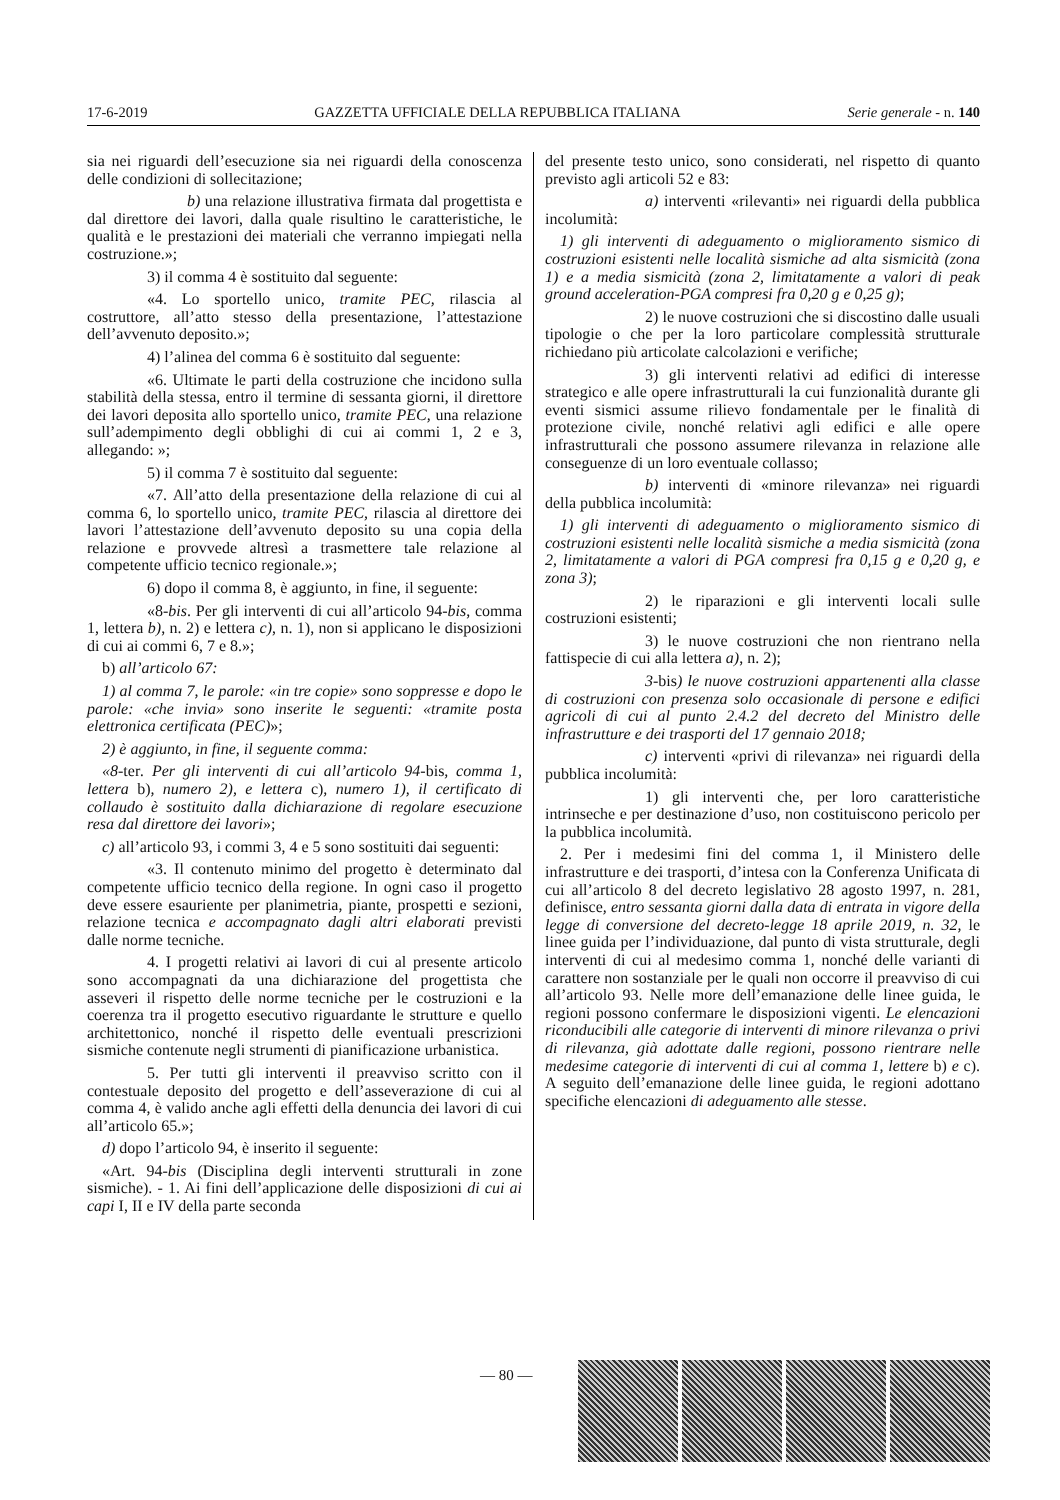17-6-2019 GAZZETTA UFFICIALE DELLA REPUBBLICA ITALIANA Serie generale - n. 140
sia nei riguardi dell’esecuzione sia nei riguardi della conoscenza delle condizioni di sollecitazione;
b) una relazione illustrativa firmata dal progettista e dal direttore dei lavori, dalla quale risultino le caratteristiche, le qualità e le prestazioni dei materiali che verranno impiegati nella costruzione.»;
3) il comma 4 è sostituito dal seguente:
«4. Lo sportello unico, tramite PEC, rilascia al costruttore, all’atto stesso della presentazione, l’attestazione dell’avvenuto deposito.»;
4) l’alinea del comma 6 è sostituito dal seguente:
«6. Ultimate le parti della costruzione che incidono sulla stabilità della stessa, entro il termine di sessanta giorni, il direttore dei lavori deposita allo sportello unico, tramite PEC, una relazione sull’adempimento degli obblighi di cui ai commi 1, 2 e 3, allegando: »;
5) il comma 7 è sostituito dal seguente:
«7. All’atto della presentazione della relazione di cui al comma 6, lo sportello unico, tramite PEC, rilascia al direttore dei lavori l’attestazione dell’avvenuto deposito su una copia della relazione e provvede altresì a trasmettere tale relazione al competente ufficio tecnico regionale.»;
6) dopo il comma 8, è aggiunto, in fine, il seguente:
«8-bis. Per gli interventi di cui all’articolo 94-bis, comma 1, lettera b), n. 2) e lettera c), n. 1), non si applicano le disposizioni di cui ai commi 6, 7 e 8.»;
b) all’articolo 67:
1) al comma 7, le parole: «in tre copie» sono soppresse e dopo le parole: «che invia» sono inserite le seguenti: «tramite posta elettronica certificata (PEC)»;
2) è aggiunto, in fine, il seguente comma:
«8-ter. Per gli interventi di cui all’articolo 94-bis, comma 1, lettera b), numero 2), e lettera c), numero 1), il certificato di collaudo è sostituito dalla dichiarazione di regolare esecuzione resa dal direttore dei lavori»;
c) all’articolo 93, i commi 3, 4 e 5 sono sostituiti dai seguenti:
«3. Il contenuto minimo del progetto è determinato dal competente ufficio tecnico della regione. In ogni caso il progetto deve essere esauriente per planimetria, piante, prospetti e sezioni, relazione tecnica e accompagnato dagli altri elaborati previsti dalle norme tecniche.
4. I progetti relativi ai lavori di cui al presente articolo sono accompagnati da una dichiarazione del progettista che asseveri il rispetto delle norme tecniche per le costruzioni e la coerenza tra il progetto esecutivo riguardante le strutture e quello architettonico, nonché il rispetto delle eventuali prescrizioni sismiche contenute negli strumenti di pianificazione urbanistica.
5. Per tutti gli interventi il preavviso scritto con il contestuale deposito del progetto e dell’asseverazione di cui al comma 4, è valido anche agli effetti della denuncia dei lavori di cui all’articolo 65.»;
d) dopo l’articolo 94, è inserito il seguente:
«Art. 94-bis (Disciplina degli interventi strutturali in zone sismiche). - 1. Ai fini dell’applicazione delle disposizioni di cui ai capi I, II e IV della parte seconda
del presente testo unico, sono considerati, nel rispetto di quanto previsto agli articoli 52 e 83:
a) interventi «rilevanti» nei riguardi della pubblica incolumità:
1) gli interventi di adeguamento o miglioramento sismico di costruzioni esistenti nelle località sismiche ad alta sismicità (zona 1) e a media sismicità (zona 2, limitatamente a valori di peak ground acceleration-PGA compresi fra 0,20 g e 0,25 g);
2) le nuove costruzioni che si discostino dalle usuali tipologie o che per la loro particolare complessità strutturale richiedano più articolate calcolazioni e verifiche;
3) gli interventi relativi ad edifici di interesse strategico e alle opere infrastrutturali la cui funzionalità durante gli eventi sismici assume rilievo fondamentale per le finalità di protezione civile, nonché relativi agli edifici e alle opere infrastrutturali che possono assumere rilevanza in relazione alle conseguenze di un loro eventuale collasso;
b) interventi di «minore rilevanza» nei riguardi della pubblica incolumità:
1) gli interventi di adeguamento o miglioramento sismico di costruzioni esistenti nelle località sismiche a media sismicità (zona 2, limitatamente a valori di PGA compresi fra 0,15 g e 0,20 g, e zona 3);
2) le riparazioni e gli interventi locali sulle costruzioni esistenti;
3) le nuove costruzioni che non rientrano nella fattispecie di cui alla lettera a), n. 2);
3-bis) le nuove costruzioni appartenenti alla classe di costruzioni con presenza solo occasionale di persone e edifici agricoli di cui al punto 2.4.2 del decreto del Ministro delle infrastrutture e dei trasporti del 17 gennaio 2018;
c) interventi «privi di rilevanza» nei riguardi della pubblica incolumità:
1) gli interventi che, per loro caratteristiche intrinseche e per destinazione d’uso, non costituiscono pericolo per la pubblica incolumità.
2. Per i medesimi fini del comma 1, il Ministero delle infrastrutture e dei trasporti, d’intesa con la Conferenza Unificata di cui all’articolo 8 del decreto legislativo 28 agosto 1997, n. 281, definisce, entro sessanta giorni dalla data di entrata in vigore della legge di conversione del decreto-legge 18 aprile 2019, n. 32, le linee guida per l’individuazione, dal punto di vista strutturale, degli interventi di cui al medesimo comma 1, nonché delle varianti di carattere non sostanziale per le quali non occorre il preavviso di cui all’articolo 93. Nelle more dell’emanazione delle linee guida, le regioni possono confermare le disposizioni vigenti. Le elencazioni riconducibili alle categorie di interventi di minore rilevanza o privi di rilevanza, già adottate dalle regioni, possono rientrare nelle medesime categorie di interventi di cui al comma 1, lettere b) e c). A seguito dell’emanazione delle linee guida, le regioni adottano specifiche elencazioni di adeguamento alle stesse.
— 80 —